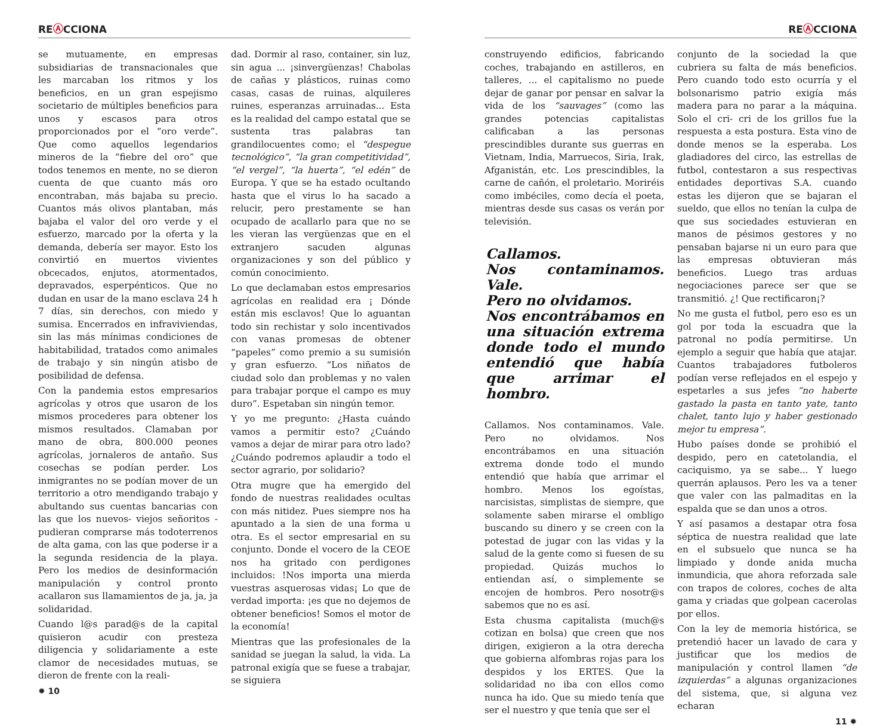RE Ⓐ CCIONA
se mutuamente, en empresas subsidiarias de transnacionales que les marcaban los ritmos y los beneficios, en un gran espejismo societario de múltiples beneficios para unos y escasos para otros proporcionados por el “oro verde”. Que como aquellos legendarios mineros de la “fiebre del oro” que todos tenemos en mente, no se dieron cuenta de que cuanto más oro encontraban, más bajaba su precio. Cuantos más olivos plantaban, más bajaba el valor del oro verde y el esfuerzo, marcado por la oferta y la demanda, debería ser mayor. Esto los convirtió en muertos vivientes obcecados, enjutos, atormentados, depravados, esperpénticos. Que no dudan en usar de la mano esclava 24 h 7 días, sin derechos, con miedo y sumisa. Encerrados en infraviviendas, sin las más mínimas condiciones de habitabilidad, tratados como animales de trabajo y sin ningún atisbo de posibilidad de defensa.
Con la pandemia estos empresarios agrícolas y otros que usaron de los mismos procederes para obtener los mismos resultados. Clamaban por mano de obra, 800.000 peones agrícolas, jornaleros de antaño. Sus cosechas se podían perder. Los inmigrantes no se podían mover de un territorio a otro mendigando trabajo y abultando sus cuentas bancarias con las que los nuevos- viejos señoritos - pudieran comprarse más todoterrenos de alta gama, con las que poderse ir a la segunda residencia de la playa. Pero los medios de desinformación manipulación y control pronto acallaron sus llamamientos de ja, ja, ja solidaridad.
Cuando l@s parad@s de la capital quisieron acudir con presteza diligencia y solidariamente a este clamor de necesidades mutuas, se dieron de frente con la reali-
✹ 10
dad. Dormir al raso, container, sin luz, sin agua ... ¡sinvergüenzas! Chabolas de cañas y plásticos, ruinas como casas, casas de ruinas, alquileres ruines, esperanzas arruinadas... Esta es la realidad del campo estatal que se sustenta tras palabras tan grandilocuentes como; el “despegue tecnológico”, “la gran competitividad”, “el vergel”, “la huerta”, “el edén” de Europa. Y que se ha estado ocultando hasta que el virus lo ha sacado a relucir, pero prestamente se han ocupado de acallarlo para que no se les vieran las vergüenzas que en el extranjero sacuden algunas organizaciones y son del público y común conocimiento.
Lo que declamaban estos empresarios agrícolas en realidad era ¡ Dónde están mis esclavos! Que lo aguantan todo sin rechistar y solo incentivados con vanas promesas de obtener “papeles” como premio a su sumisión y gran esfuerzo. “Los niñatos de ciudad solo dan problemas y no valen para trabajar porque el campo es muy duro”. Espetaban sin ningún temor.
Y yo me pregunto: ¿Hasta cuándo vamos a permitir esto? ¿Cuándo vamos a dejar de mirar para otro lado? ¿Cuándo podremos aplaudir a todo el sector agrario, por solidario?
Otra mugre que ha emergido del fondo de nuestras realidades ocultas con más nitidez. Pues siempre nos ha apuntado a la sien de una forma u otra. Es el sector empresarial en su conjunto. Donde el vocero de la CEOE nos ha gritado con perdigones incluidos: !Nos importa una mierda vuestras asquerosas vidas¡ Lo que de verdad importa: ¡es que no dejemos de obtener beneficios! Somos el motor de la economía!
Mientras que las profesionales de la sanidad se juegan la salud, la vida. La patronal exigía que se fuese a trabajar, se siguiera
RE Ⓐ CCIONA
construyendo edificios, fabricando coches, trabajando en astilleros, en talleres, ... el capitalismo no puede dejar de ganar por pensar en salvar la vida de los “sauvages” (como las grandes potencias capitalistas calificaban a las personas prescindibles durante sus guerras en Vietnam, India, Marruecos, Siria, Irak, Afganistán, etc. Los prescindibles, la carne de cañón, el proletario. Moriréis como imbéciles, como decía el poeta, mientras desde sus casas os verán por televisión.
Callamos.
Nos contaminamos. Vale.
Pero no olvidamos.
Nos encontrábamos en una situación extrema donde todo el mundo entendió que había que arrimar el hombro.
Callamos. Nos contaminamos. Vale. Pero no olvidamos. Nos encontrábamos en una situación extrema donde todo el mundo entendió que había que arrimar el hombro. Menos los egoístas, narcisistas, simplistas de siempre, que solamente saben mirarse el ombligo buscando su dinero y se creen con la potestad de jugar con las vidas y la salud de la gente como si fuesen de su propiedad. Quizás muchos lo entiendan así, o simplemente se encojen de hombros. Pero nosotr@s sabemos que no es así.
Esta chusma capitalista (much@s cotizan en bolsa) que creen que nos dirigen, exigieron a la otra derecha que gobierna alfombras rojas para los despidos y los ERTES. Que la solidaridad no iba con ellos como nunca ha ido. Que su miedo tenía que ser el nuestro y que tenía que ser el
conjunto de la sociedad la que cubriera su falta de más beneficios. Pero cuando todo esto ocurría y el bolsonarismo patrio exigía más madera para no parar a la máquina. Solo el cri- cri de los grillos fue la respuesta a esta postura. Esta vino de donde menos se la esperaba. Los gladiadores del circo, las estrellas de futbol, contestaron a sus respectivas entidades deportivas S.A. cuando estas les dijeron que se bajaran el sueldo, que ellos no tenían la culpa de que sus sociedades estuvieran en manos de pésimos gestores y no pensaban bajarse ni un euro para que las empresas obtuvieran más beneficios. Luego tras arduas negociaciones parece ser que se transmitió. ¿! Que rectificaron¡?
No me gusta el futbol, pero eso es un gol por toda la escuadra que la patronal no podía permitirse. Un ejemplo a seguir que había que atajar. Cuantos trabajadores futboleros podían verse reflejados en el espejo y espetarles a sus jefes “no haberte gastado la pasta en tanto yate, tanto chalet, tanto lujo y haber gestionado mejor tu empresa”.
Hubo países donde se prohibió el despido, pero en catetolandia, el caciquismo, ya se sabe... Y luego querrán aplausos. Pero les va a tener que valer con las palmaditas en la espalda que se dan unos a otros.
Y así pasamos a destapar otra fosa séptica de nuestra realidad que late en el subsuelo que nunca se ha limpiado y donde anida mucha inmundicia, que ahora reforzada sale con trapos de colores, coches de alta gama y criadas que golpean cacerolas por ellos.
Con la ley de memoria histórica, se pretendió hacer un lavado de cara y justificar que los medios de manipulación y control llamen “de izquierdas” a algunas organizaciones del sistema, que, si alguna vez echaran
11 ✹